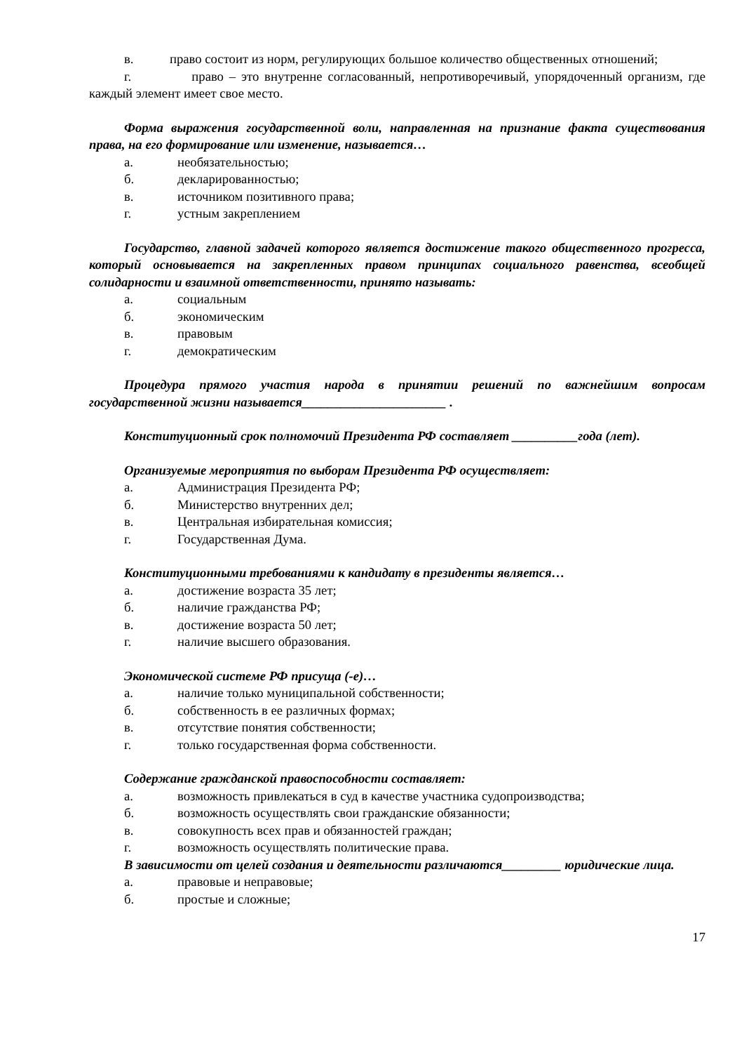в. право состоит из норм, регулирующих большое количество общественных отношений;
г. право – это внутренне согласованный, непротиворечивый, упорядоченный организм, где каждый элемент имеет свое место.
Форма выражения государственной воли, направленная на признание факта существования права, на его формирование или изменение, называется…
а. необязательностью;
б. декларированностью;
в. источником позитивного права;
г. устным закреплением
Государство, главной задачей которого является достижение такого общественного прогресса, который основывается на закрепленных правом принципах социального равенства, всеобщей солидарности и взаимной ответственности, принято называть:
а. социальным
б. экономическим
в. правовым
г. демократическим
Процедура прямого участия народа в принятии решений по важнейшим вопросам государственной жизни называется______________________ .
Конституционный срок полномочий Президента РФ составляет __________года (лет).
Организуемые мероприятия по выборам Президента РФ осуществляет:
а. Администрация Президента РФ;
б. Министерство внутренних дел;
в. Центральная избирательная комиссия;
г. Государственная Дума.
Конституционными требованиями к кандидату в президенты является…
а. достижение возраста 35 лет;
б. наличие гражданства РФ;
в. достижение возраста 50 лет;
г. наличие высшего образования.
Экономической системе РФ присуща (-е)…
а. наличие только муниципальной собственности;
б. собственность в ее различных формах;
в. отсутствие понятия собственности;
г. только государственная форма собственности.
Содержание гражданской правоспособности составляет:
а. возможность привлекаться в суд в качестве участника судопроизводства;
б. возможность осуществлять свои гражданские обязанности;
в. совокупность всех прав и обязанностей граждан;
г. возможность осуществлять политические права.
В зависимости от целей создания и деятельности различаются_________ юридические лица.
а. правовые и неправовые;
б. простые и сложные;
17